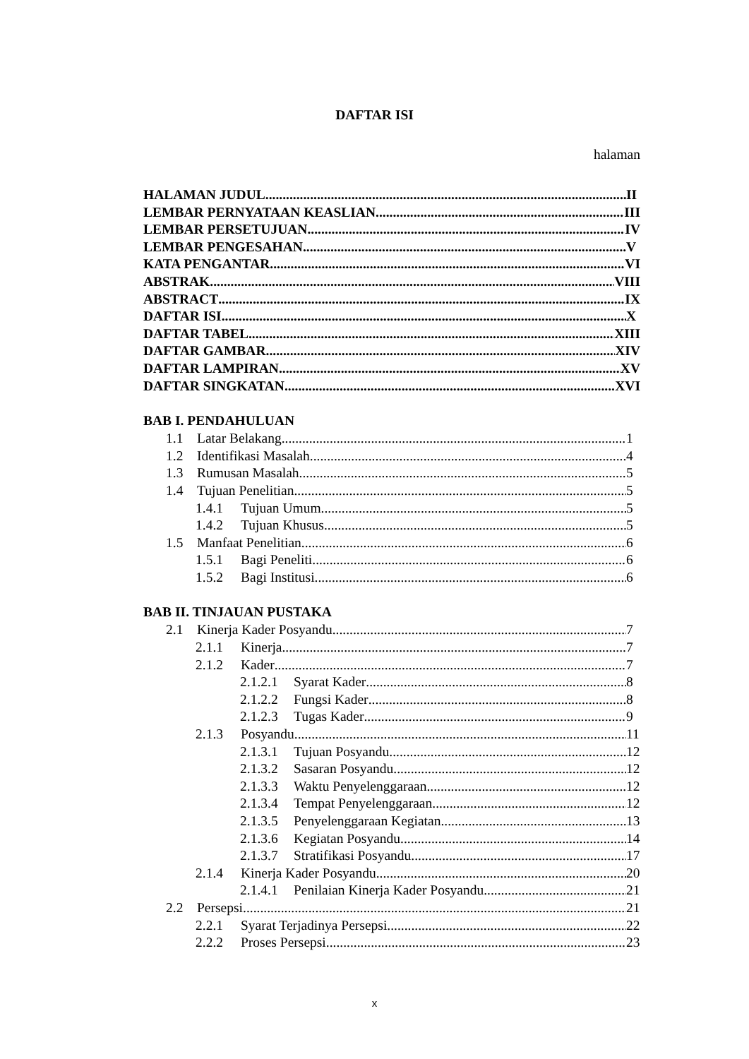DAFTAR ISI
halaman
HALAMAN JUDUL II
LEMBAR PERNYATAAN KEASLIAN III
LEMBAR PERSETUJUAN IV
LEMBAR PENGESAHAN V
KATA PENGANTAR VI
ABSTRAK VIII
ABSTRACT IX
DAFTAR ISI X
DAFTAR TABEL XIII
DAFTAR GAMBAR XIV
DAFTAR LAMPIRAN XV
DAFTAR SINGKATAN XVI
BAB I. PENDAHULUAN
1.1 Latar Belakang 1
1.2 Identifikasi Masalah 4
1.3 Rumusan Masalah 5
1.4 Tujuan Penelitian 5
1.4.1 Tujuan Umum 5
1.4.2 Tujuan Khusus 5
1.5 Manfaat Penelitian 6
1.5.1 Bagi Peneliti 6
1.5.2 Bagi Institusi 6
BAB II. TINJAUAN PUSTAKA
2.1 Kinerja Kader Posyandu 7
2.1.1 Kinerja 7
2.1.2 Kader 7
2.1.2.1 Syarat Kader 8
2.1.2.2 Fungsi Kader 8
2.1.2.3 Tugas Kader 9
2.1.3 Posyandu 11
2.1.3.1 Tujuan Posyandu 12
2.1.3.2 Sasaran Posyandu 12
2.1.3.3 Waktu Penyelenggaraan 12
2.1.3.4 Tempat Penyelenggaraan 12
2.1.3.5 Penyelenggaraan Kegiatan 13
2.1.3.6 Kegiatan Posyandu 14
2.1.3.7 Stratifikasi Posyandu 17
2.1.4 Kinerja Kader Posyandu 20
2.1.4.1 Penilaian Kinerja Kader Posyandu 21
2.2 Persepsi 21
2.2.1 Syarat Terjadinya Persepsi 22
2.2.2 Proses Persepsi 23
x